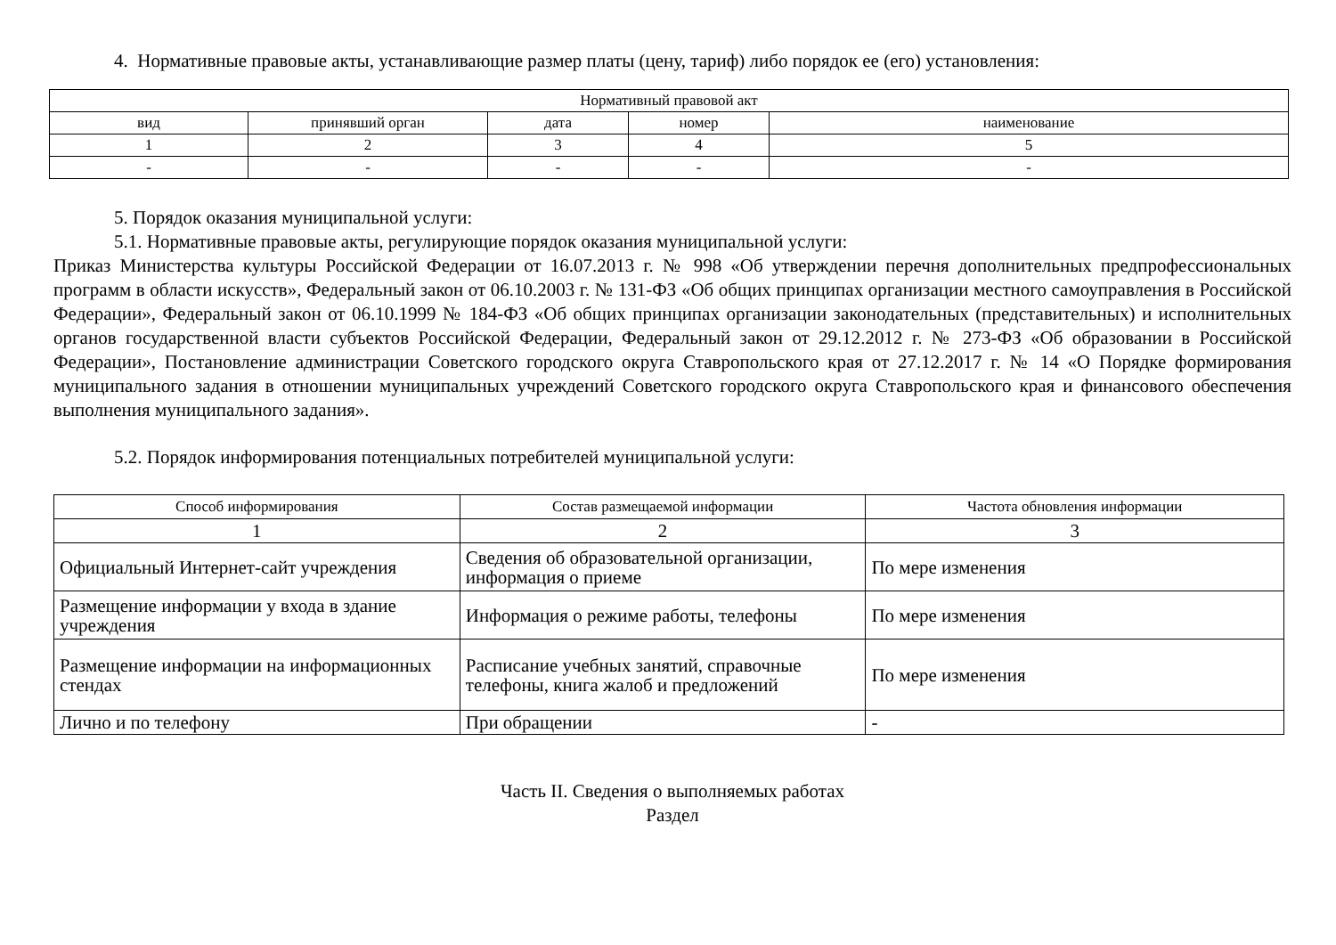4. Нормативные правовые акты, устанавливающие размер платы (цену, тариф) либо порядок ее (его) установления:
| Нормативный правовой акт | | | | |
| --- | --- | --- | --- | --- |
| вид | принявший орган | дата | номер | наименование |
| 1 | 2 | 3 | 4 | 5 |
| - | - | - | - | - |
5. Порядок оказания муниципальной услуги:
5.1. Нормативные правовые акты, регулирующие порядок оказания муниципальной услуги:
Приказ Министерства культуры Российской Федерации от 16.07.2013 г. № 998 «Об утверждении перечня дополнительных предпрофессиональных программ в области искусств», Федеральный закон от 06.10.2003 г. № 131-ФЗ «Об общих принципах организации местного самоуправления в Российской Федерации», Федеральный закон от 06.10.1999 № 184-ФЗ «Об общих принципах организации законодательных (представительных) и исполнительных органов государственной власти субъектов Российской Федерации, Федеральный закон от 29.12.2012 г. № 273-ФЗ «Об образовании в Российской Федерации», Постановление администрации Советского городского округа Ставропольского края от 27.12.2017 г. № 14 «О Порядке формирования муниципального задания в отношении муниципальных учреждений Советского городского округа Ставропольского края и финансового обеспечения выполнения муниципального задания».
5.2. Порядок информирования потенциальных потребителей муниципальной услуги:
| Способ информирования | Состав размещаемой информации | Частота обновления информации |
| --- | --- | --- |
| 1 | 2 | 3 |
| Официальный Интернет-сайт учреждения | Сведения об образовательной организации, информация о приеме | По мере изменения |
| Размещение информации у входа в здание учреждения | Информация о режиме работы, телефоны | По мере изменения |
| Размещение информации на информационных стендах | Расписание учебных занятий, справочные телефоны, книга жалоб и предложений | По мере изменения |
| Лично и по телефону | При обращении | - |
Часть II. Сведения о выполняемых работах
Раздел